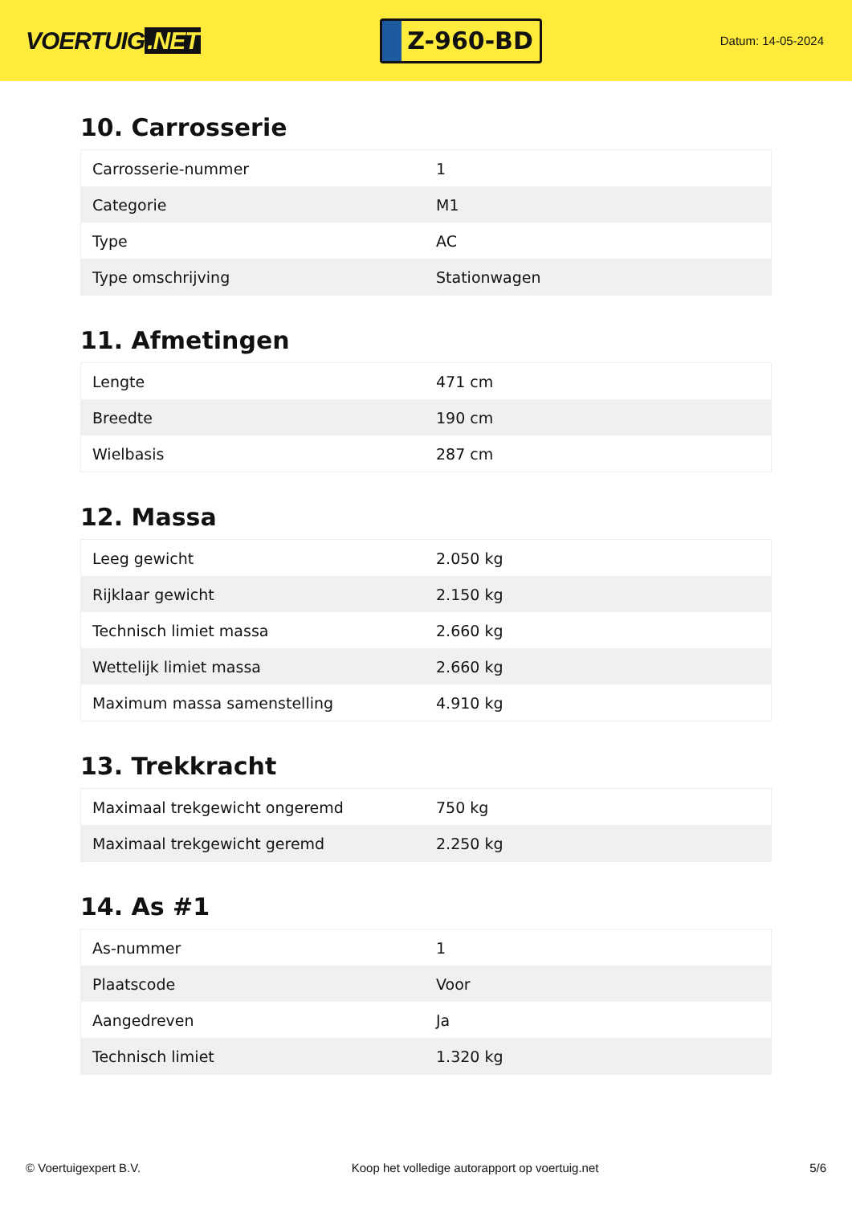VOERTUIG.NET
Z-960-BD
Datum: 14-05-2024
10. Carrosserie
| Carrosserie-nummer | 1 |
| Categorie | M1 |
| Type | AC |
| Type omschrijving | Stationwagen |
11. Afmetingen
| Lengte | 471 cm |
| Breedte | 190 cm |
| Wielbasis | 287 cm |
12. Massa
| Leeg gewicht | 2.050 kg |
| Rijklaar gewicht | 2.150 kg |
| Technisch limiet massa | 2.660 kg |
| Wettelijk limiet massa | 2.660 kg |
| Maximum massa samenstelling | 4.910 kg |
13. Trekkracht
| Maximaal trekgewicht ongeremd | 750 kg |
| Maximaal trekgewicht geremd | 2.250 kg |
14. As #1
| As-nummer | 1 |
| Plaatscode | Voor |
| Aangedreven | Ja |
| Technisch limiet | 1.320 kg |
© Voertuigexpert B.V. Koop het volledige autorapport op voertuig.net 5/6